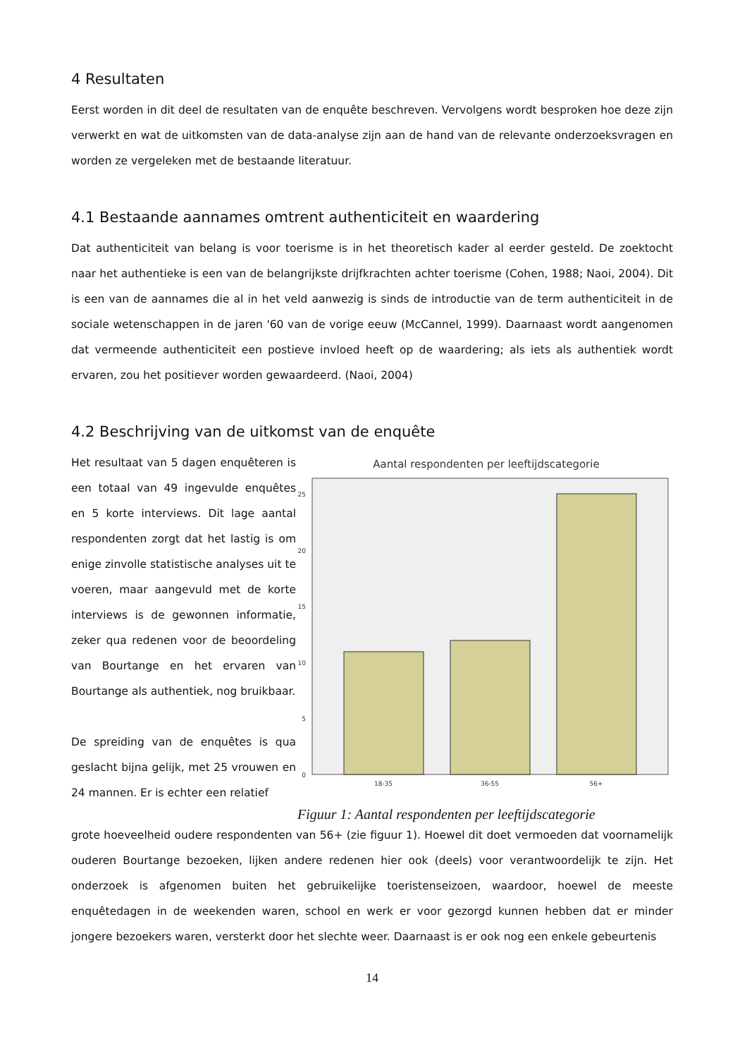4 Resultaten
Eerst worden in dit deel de resultaten van de enquête beschreven. Vervolgens wordt besproken hoe deze zijn verwerkt en wat de uitkomsten van de data-analyse zijn aan de hand van de relevante onderzoeksvragen en worden ze vergeleken met de bestaande literatuur.
4.1 Bestaande aannames omtrent authenticiteit en waardering
Dat authenticiteit van belang is voor toerisme is in het theoretisch kader al eerder gesteld. De zoektocht naar het authentieke is een van de belangrijkste drijfkrachten achter toerisme (Cohen, 1988; Naoi, 2004). Dit is een van de aannames die al in het veld aanwezig is sinds de introductie van de term authenticiteit in de sociale wetenschappen in de jaren '60 van de vorige eeuw (McCannel, 1999). Daarnaast wordt aangenomen dat vermeende authenticiteit een postieve invloed heeft op de waardering; als iets als authentiek wordt ervaren, zou het positiever worden gewaardeerd. (Naoi, 2004)
4.2 Beschrijving van de uitkomst van de enquête
Het resultaat van 5 dagen enquêteren is een totaal van 49 ingevulde enquêtes en 5 korte interviews. Dit lage aantal respondenten zorgt dat het lastig is om enige zinvolle statistische analyses uit te voeren, maar aangevuld met de korte interviews is de gewonnen informatie, zeker qua redenen voor de beoordeling van Bourtange en het ervaren van Bourtange als authentiek, nog bruikbaar.
De spreiding van de enquêtes is qua geslacht bijna gelijk, met 25 vrouwen en 24 mannen. Er is echter een relatief
Aantal respondenten per leeftijdscategorie
0
5
10
15
20
25
18-35
36-55
56+
Figuur 1: Aantal respondenten per leeftijdscategorie
grote hoeveelheid oudere respondenten van 56+ (zie figuur 1). Hoewel dit doet vermoeden dat voornamelijk ouderen Bourtange bezoeken, lijken andere redenen hier ook (deels) voor verantwoordelijk te zijn. Het onderzoek is afgenomen buiten het gebruikelijke toeristenseizoen, waardoor, hoewel de meeste enquêtedagen in de weekenden waren, school en werk er voor gezorgd kunnen hebben dat er minder jongere bezoekers waren, versterkt door het slechte weer. Daarnaast is er ook nog een enkele gebeurtenis
14